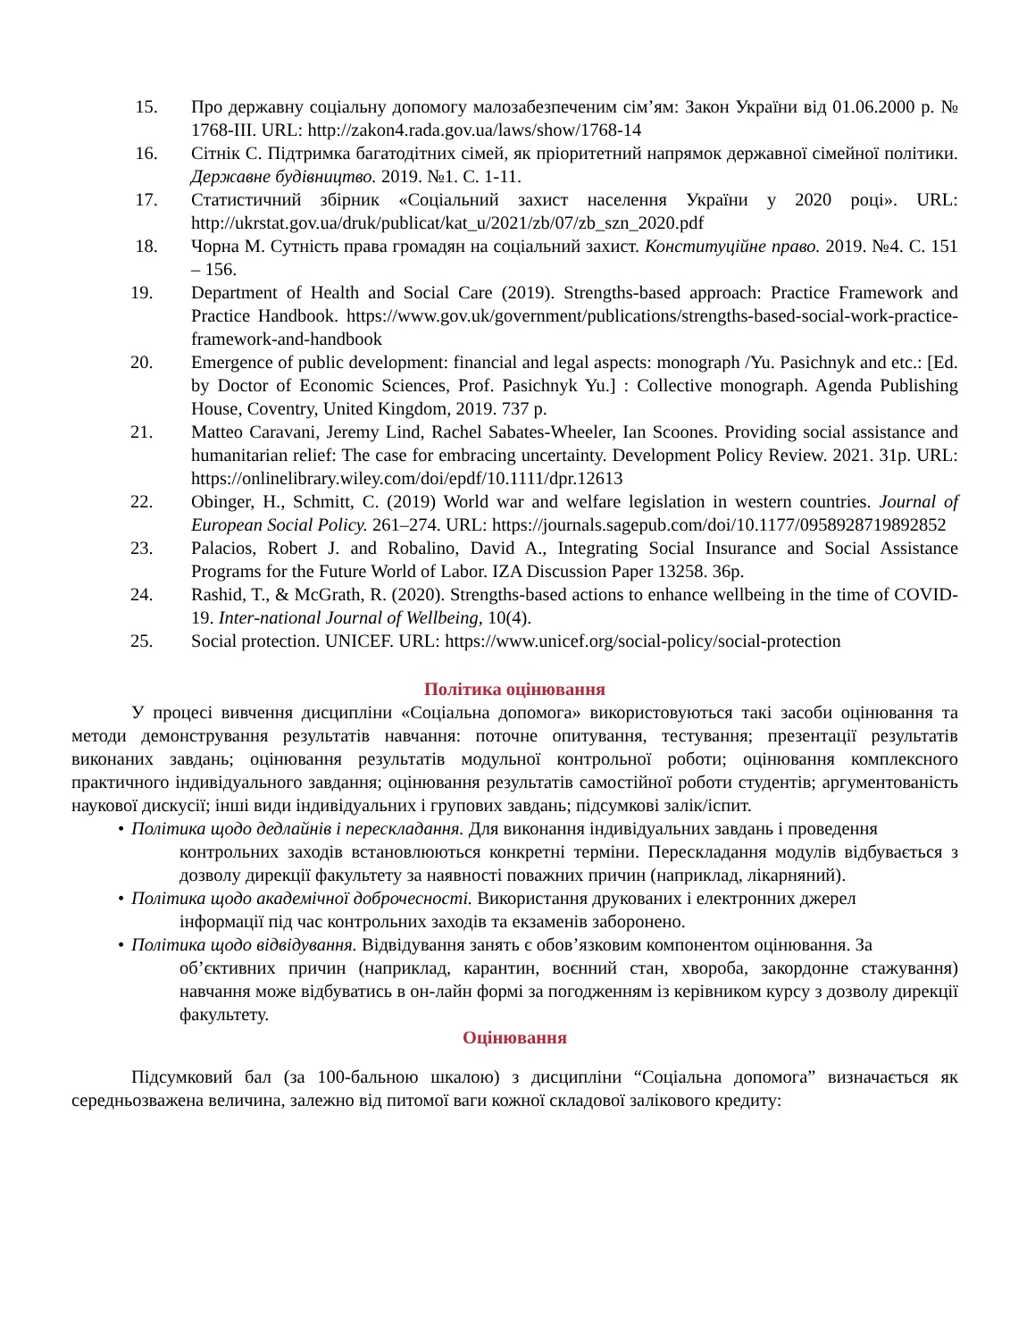15. Про державну соціальну допомогу малозабезпеченим сім’ям: Закон України від 01.06.2000 р. № 1768-ІІІ. URL: http://zakon4.rada.gov.ua/laws/show/1768-14
16. Сітнік С. Підтримка багатодітних сімей, як пріоритетний напрямок державної сімейної політики. Державне будівництво. 2019. №1. С. 1-11.
17. Статистичний збірник «Соціальний захист населення України у 2020 році». URL: http://ukrstat.gov.ua/druk/publicat/kat_u/2021/zb/07/zb_szn_2020.pdf
18. Чорна М. Сутність права громадян на соціальний захист. Конституційне право. 2019. №4. С. 151 – 156.
19. Department of Health and Social Care (2019). Strengths-based approach: Practice Framework and Practice Handbook. https://www.gov.uk/government/publications/strengths-based-social-work-practice-framework-and-handbook
20. Emergence of public development: financial and legal aspects: monograph /Yu. Pasichnyk and etc.: [Ed. by Doctor of Economic Sciences, Prof. Pasichnyk Yu.] : Collective monograph. Agenda Publishing House, Coventry, United Kingdom, 2019. 737 p.
21. Matteo Caravani, Jeremy Lind, Rachel Sabates-Wheeler, Ian Scoones. Providing social assistance and humanitarian relief: The case for embracing uncertainty. Development Policy Review. 2021. 31p. URL: https://onlinelibrary.wiley.com/doi/epdf/10.1111/dpr.12613
22. Obinger, H., Schmitt, C. (2019) World war and welfare legislation in western countries. Journal of European Social Policy. 261–274. URL: https://journals.sagepub.com/doi/10.1177/0958928719892852
23. Palacios, Robert J. and Robalino, David A., Integrating Social Insurance and Social Assistance Programs for the Future World of Labor. IZA Discussion Paper 13258. 36p.
24. Rashid, T., & McGrath, R. (2020). Strengths-based actions to enhance wellbeing in the time of COVID-19. Inter-national Journal of Wellbeing, 10(4).
25. Social protection. UNICEF. URL: https://www.unicef.org/social-policy/social-protection
Політика оцінювання
У процесі вивчення дисципліни «Соціальна допомога» використовуються такі засоби оцінювання та методи демонстрування результатів навчання: поточне опитування, тестування; презентації результатів виконаних завдань; оцінювання результатів модульної контрольної роботи; оцінювання комплексного практичного індивідуального завдання; оцінювання результатів самостійної роботи студентів; аргументованість наукової дискусії; інші види індивідуальних і групових завдань; підсумкові залік/іспит.
• Політика щодо дедлайнів і перескладання. Для виконання індивідуальних завдань і проведення
контрольних заходів встановлюються конкретні терміни. Перескладання модулів відбувається з дозволу дирекції факультету за наявності поважних причин (наприклад, лікарняний).
• Політика щодо академічної доброчесності. Використання друкованих і електронних джерел
інформації під час контрольних заходів та екзаменів заборонено.
• Політика щодо відвідування. Відвідування занять є обов’язковим компонентом оцінювання. За
об’єктивних причин (наприклад, карантин, воєнний стан, хвороба, закордонне стажування) навчання може відбуватись в он-лайн формі за погодженням із керівником курсу з дозволу дирекції факультету.
Оцінювання
Підсумковий бал (за 100-бальною шкалою) з дисципліни “Соціальна допомога” визначається як середньозважена величина, залежно від питомої ваги кожної складової залікового кредиту: